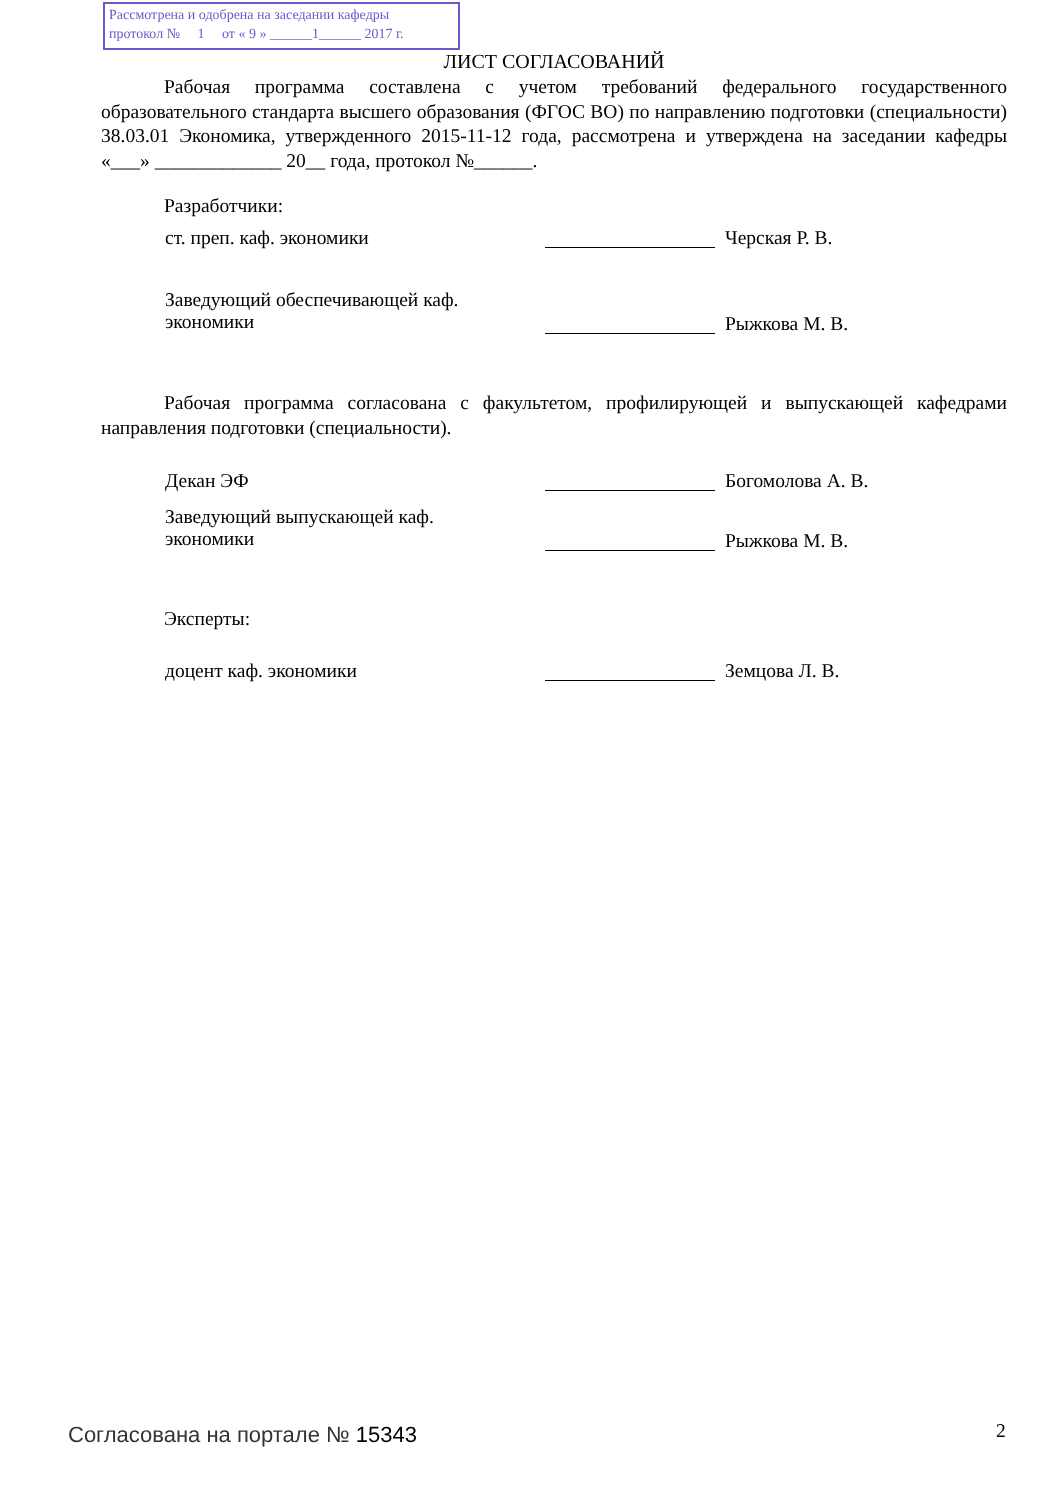Рассмотрена и одобрена на заседании кафедры
протокол № 1 от « 9 » ______1______ 2017 г.
ЛИСТ СОГЛАСОВАНИЙ
Рабочая программа составлена с учетом требований федерального государственного образовательного стандарта высшего образования (ФГОС ВО) по направлению подготовки (специальности) 38.03.01 Экономика, утвержденного 2015-11-12 года, рассмотрена и утверждена на заседании кафедры «___» _____________ 20__ года, протокол №______.
Разработчики:
ст. преп. каф. экономики Черская Р. В.
Заведующий обеспечивающей каф.
экономики
Рыжкова М. В.
Рабочая программа согласована с факультетом, профилирующей и выпускающей кафедрами направления подготовки (специальности).
Декан ЭФ Богомолова А. В.
Заведующий выпускающей каф.
экономики
Рыжкова М. В.
Эксперты:
доцент каф. экономики Земцова Л. В.
Согласована на портале № 15343 2